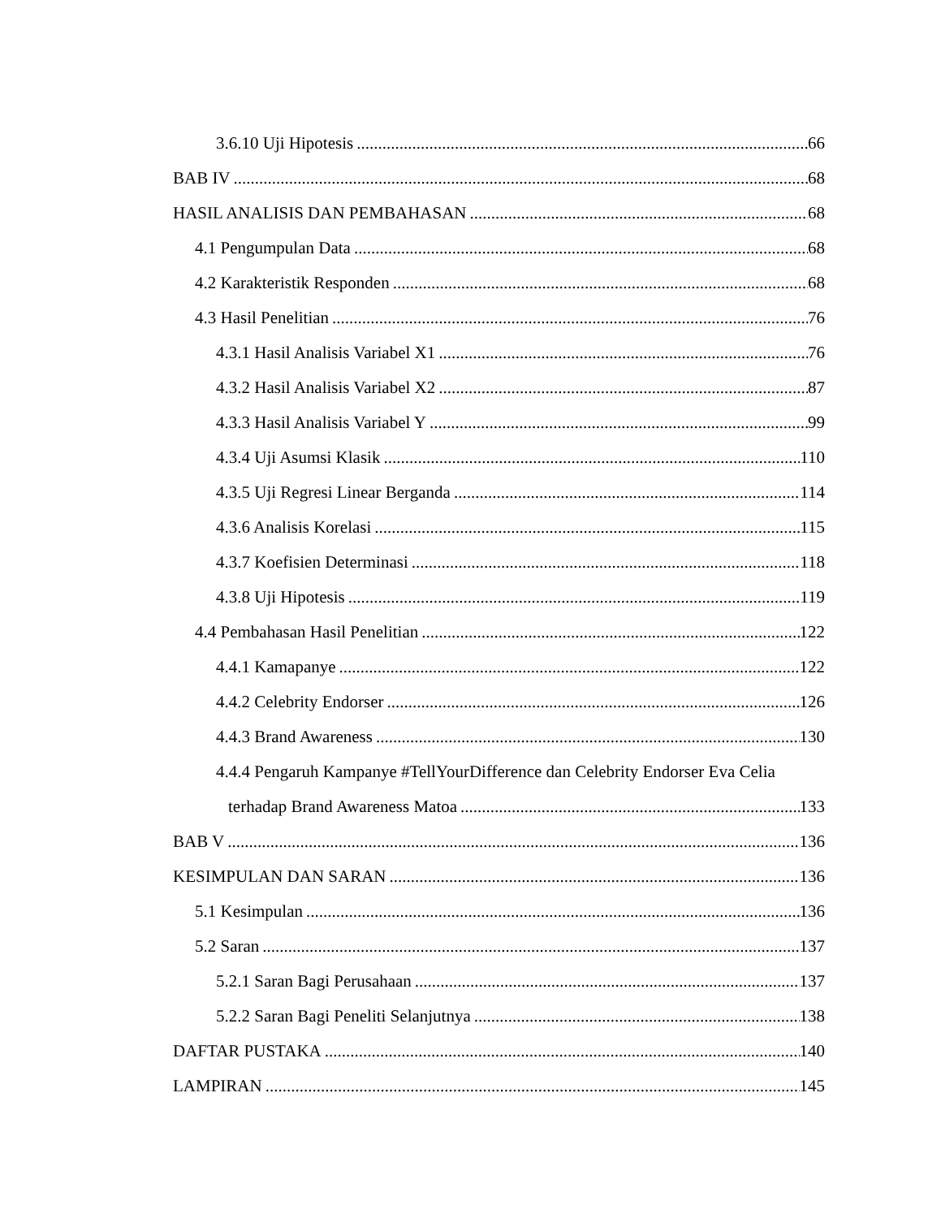3.6.10 Uji Hipotesis 66
BAB IV 68
HASIL ANALISIS DAN PEMBAHASAN 68
4.1 Pengumpulan Data 68
4.2 Karakteristik Responden 68
4.3 Hasil Penelitian 76
4.3.1 Hasil Analisis Variabel X1 76
4.3.2 Hasil Analisis Variabel X2 87
4.3.3 Hasil Analisis Variabel Y 99
4.3.4 Uji Asumsi Klasik 110
4.3.5 Uji Regresi Linear Berganda 114
4.3.6 Analisis Korelasi 115
4.3.7 Koefisien Determinasi 118
4.3.8 Uji Hipotesis 119
4.4 Pembahasan Hasil Penelitian 122
4.4.1 Kamapanye 122
4.4.2 Celebrity Endorser 126
4.4.3 Brand Awareness 130
4.4.4 Pengaruh Kampanye #TellYourDifference dan Celebrity Endorser Eva Celia
terhadap Brand Awareness Matoa 133
BAB V 136
KESIMPULAN DAN SARAN 136
5.1 Kesimpulan 136
5.2 Saran 137
5.2.1 Saran Bagi Perusahaan 137
5.2.2 Saran Bagi Peneliti Selanjutnya 138
DAFTAR PUSTAKA 140
LAMPIRAN 145